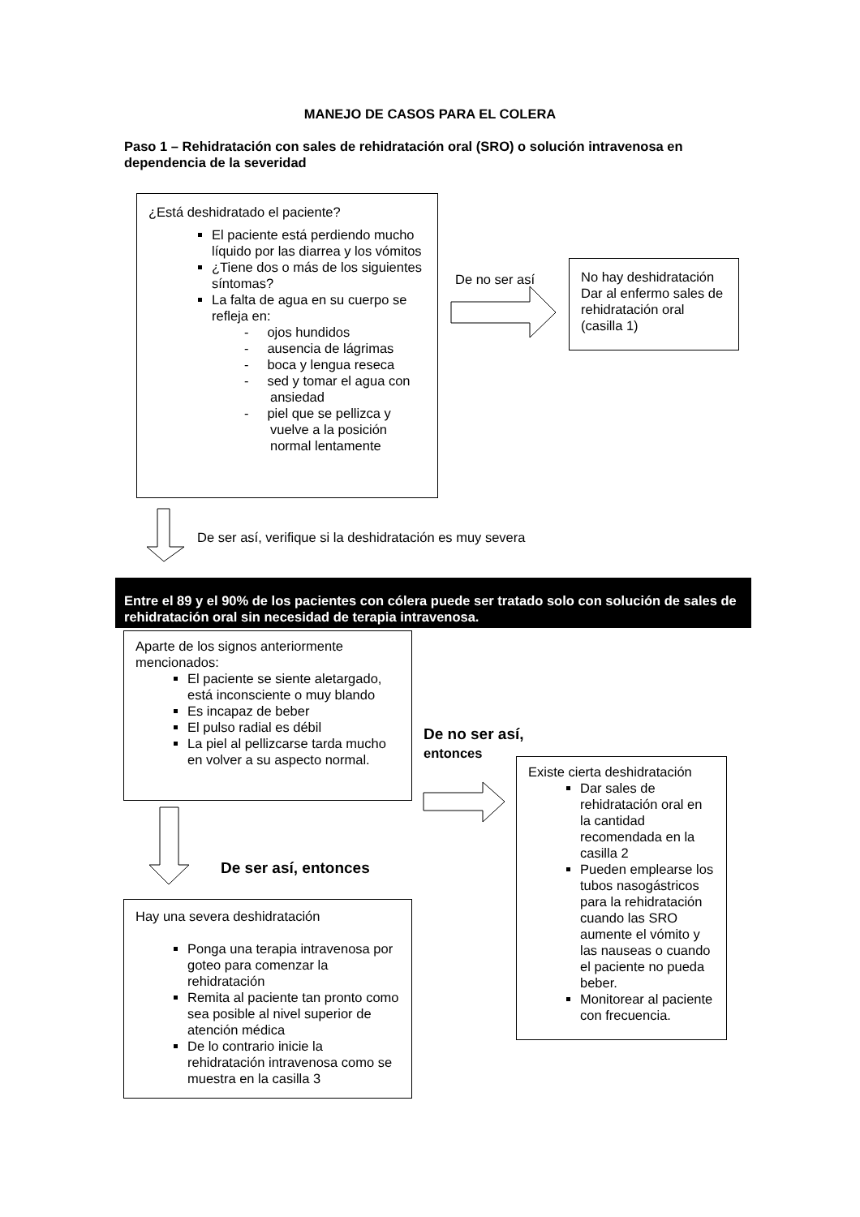MANEJO DE CASOS PARA EL COLERA
Paso 1 – Rehidratación con sales de rehidratación oral (SRO) o solución intravenosa en dependencia de la severidad
¿Está deshidratado el paciente?
El paciente está perdiendo mucho líquido por las diarrea y los vómitos
¿Tiene dos o más de los siguientes síntomas?
La falta de agua en su cuerpo se refleja en:
- ojos hundidos
- ausencia de lágrimas
- boca y lengua reseca
- sed y tomar el agua con ansiedad
- piel que se pellizca y vuelve a la posición normal lentamente
De no ser así
No hay deshidratación Dar al enfermo sales de rehidratación oral (casilla 1)
De ser así, verifique si la deshidratación es muy severa
Entre el 89 y el 90% de los pacientes con cólera puede ser tratado solo con solución de sales de rehidratación oral sin necesidad de terapia intravenosa.
Aparte de los signos anteriormente mencionados:
El paciente se siente aletargado, está inconsciente o muy blando
Es incapaz de beber
El pulso radial es débil
La piel al pellizcarse tarda mucho en volver a su aspecto normal.
De no ser así,
entonces
Existe cierta deshidratación
Dar sales de rehidratación oral en la cantidad recomendada en la casilla 2
Pueden emplearse los tubos nasogástricos para la rehidratación cuando las SRO aumente el vómito y las nauseas o cuando el paciente no pueda beber.
Monitorear al paciente con frecuencia.
De ser así, entonces
Hay una severa deshidratación
Ponga una terapia intravenosa por goteo para comenzar la rehidratación
Remita al paciente tan pronto como sea posible al nivel superior de atención médica
De lo contrario inicie la rehidratación intravenosa como se muestra en la casilla 3